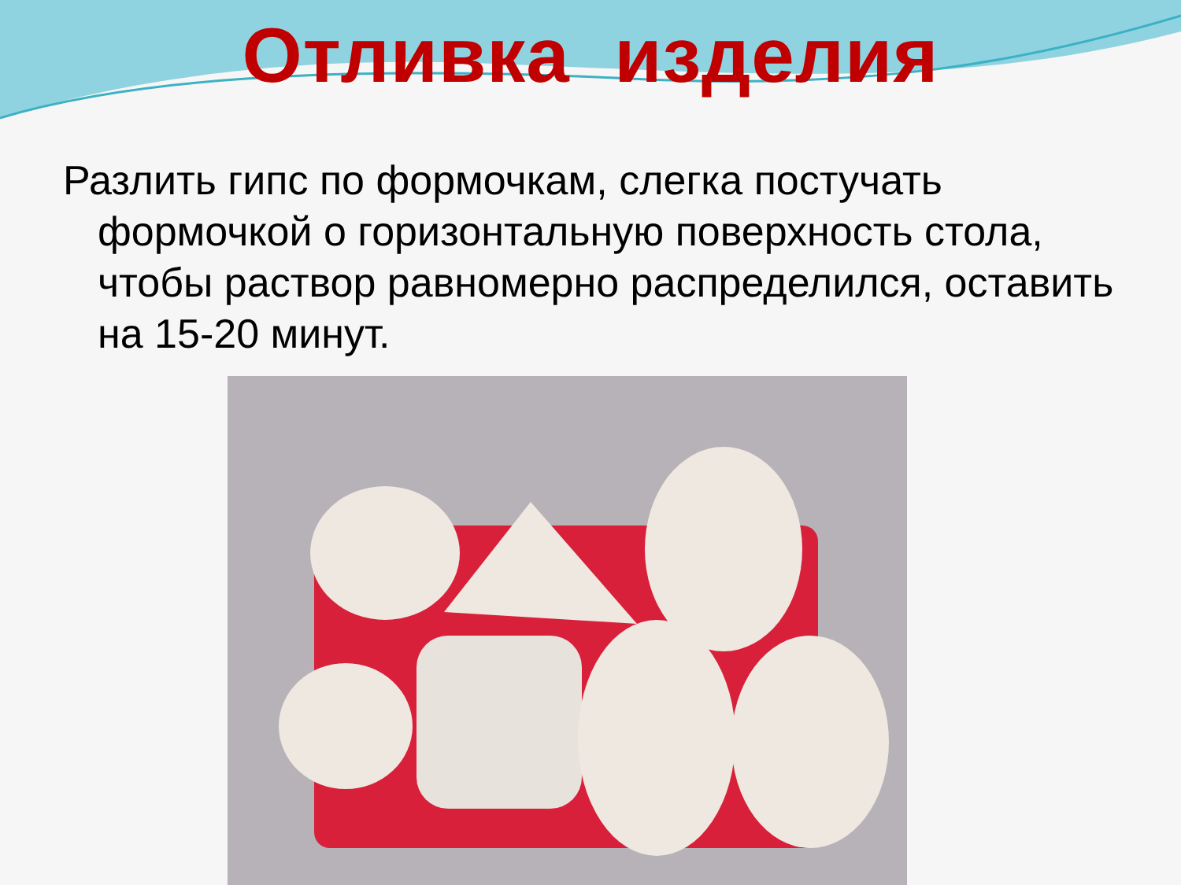Отливка изделия
Разлить гипс по формочкам, слегка постучать формочкой о горизонтальную поверхность стола, чтобы раствор равномерно распределился, оставить на 15-20 минут.